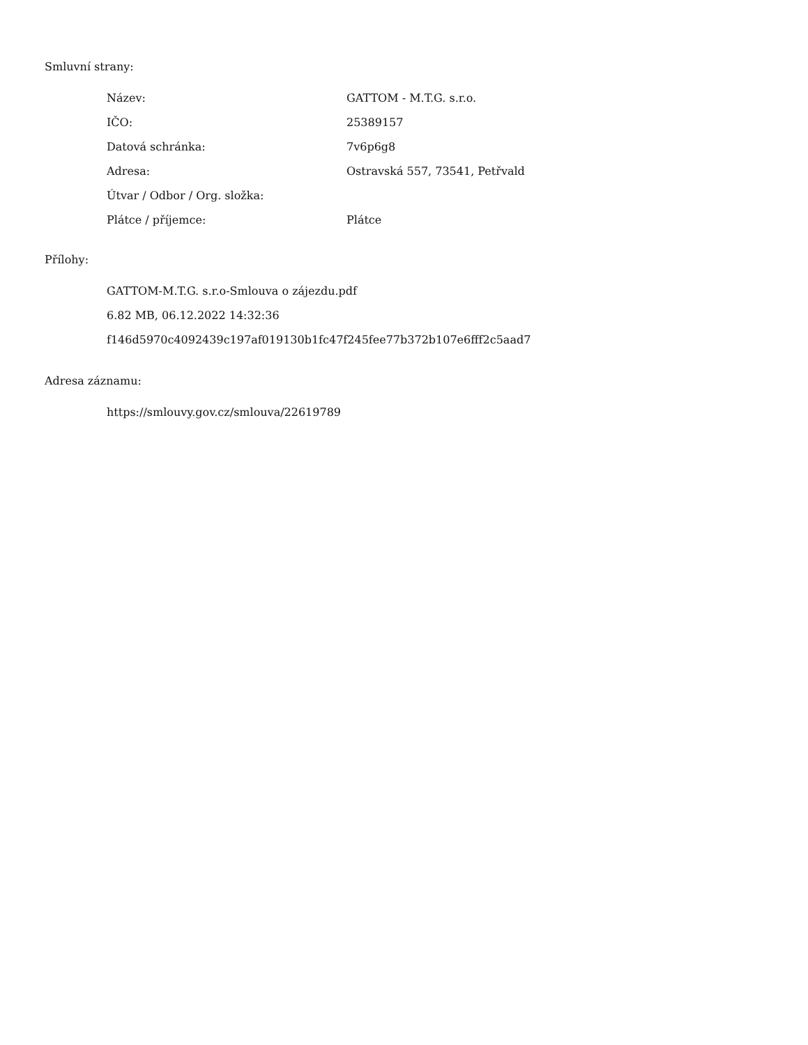Smluvní strany:
| Název: | GATTOM - M.T.G. s.r.o. |
| IČO: | 25389157 |
| Datová schránka: | 7v6p6g8 |
| Adresa: | Ostravská 557, 73541, Petřvald |
| Útvar / Odbor / Org. složka: | |
| Plátce / příjemce: | Plátce |
Přílohy:
GATTOM-M.T.G. s.r.o-Smlouva o zájezdu.pdf
6.82 MB, 06.12.2022 14:32:36
f146d5970c4092439c197af019130b1fc47f245fee77b372b107e6fff2c5aad7
Adresa záznamu:
https://smlouvy.gov.cz/smlouva/22619789